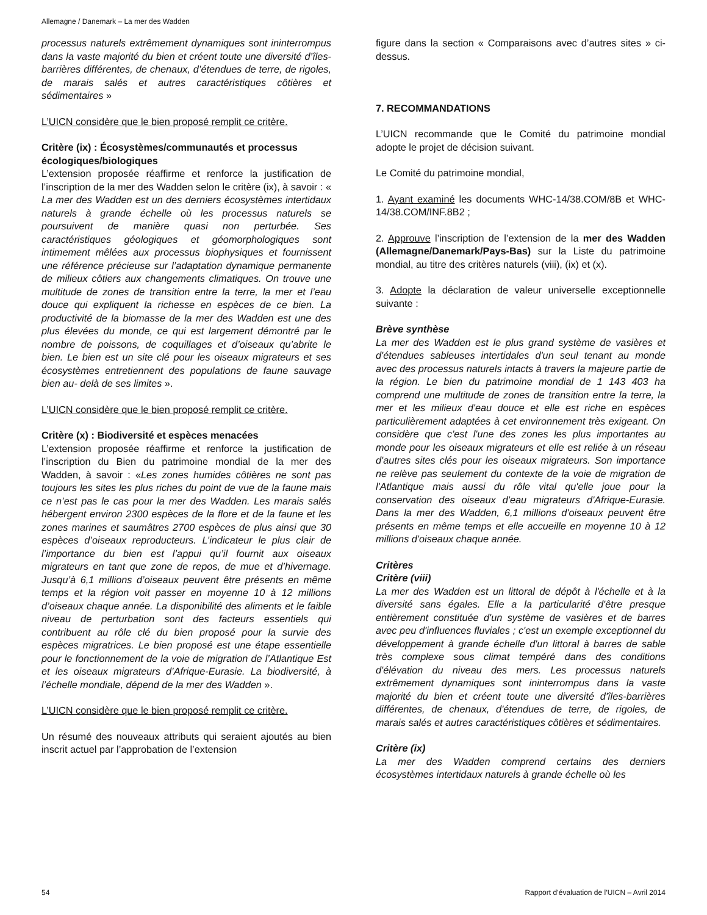Allemagne / Danemark – La mer des Wadden
processus naturels extrêmement dynamiques sont ininterrompus dans la vaste majorité du bien et créent toute une diversité d’îles-barrières différentes, de chenaux, d’étendues de terre, de rigoles, de marais salés et autres caractéristiques côtières et sédimentaires »
L’UICN considère que le bien proposé remplit ce critère.
Critère (ix) : Écosystèmes/communautés et processus écologiques/biologiques
L’extension proposée réaffirme et renforce la justification de l’inscription de la mer des Wadden selon le critère (ix), à savoir : « La mer des Wadden est un des derniers écosystèmes intertidaux naturels à grande échelle où les processus naturels se poursuivent de manière quasi non perturbée. Ses caractéristiques géologiques et géomorphologiques sont intimement mêlées aux processus biophysiques et fournissent une référence précieuse sur l’adaptation dynamique permanente de milieux côtiers aux changements climatiques. On trouve une multitude de zones de transition entre la terre, la mer et l’eau douce qui expliquent la richesse en espèces de ce bien. La productivité de la biomasse de la mer des Wadden est une des plus élevées du monde, ce qui est largement démontré par le nombre de poissons, de coquillages et d’oiseaux qu’abrite le bien. Le bien est un site clé pour les oiseaux migrateurs et ses écosystèmes entretiennent des populations de faune sauvage bien au- delà de ses limites ».
L’UICN considère que le bien proposé remplit ce critère.
Critère (x) : Biodiversité et espèces menacées
L’extension proposée réaffirme et renforce la justification de l’inscription du Bien du patrimoine mondial de la mer des Wadden, à savoir : «Les zones humides côtières ne sont pas toujours les sites les plus riches du point de vue de la faune mais ce n’est pas le cas pour la mer des Wadden. Les marais salés hébergent environ 2300 espèces de la flore et de la faune et les zones marines et saumâtres 2700 espèces de plus ainsi que 30 espèces d’oiseaux reproducteurs. L’indicateur le plus clair de l’importance du bien est l’appui qu’il fournit aux oiseaux migrateurs en tant que zone de repos, de mue et d’hivernage. Jusqu’à 6,1 millions d’oiseaux peuvent être présents en même temps et la région voit passer en moyenne 10 à 12 millions d’oiseaux chaque année. La disponibilité des aliments et le faible niveau de perturbation sont des facteurs essentiels qui contribuent au rôle clé du bien proposé pour la survie des espèces migratrices. Le bien proposé est une étape essentielle pour le fonctionnement de la voie de migration de l’Atlantique Est et les oiseaux migrateurs d’Afrique-Eurasie. La biodiversité, à l’échelle mondiale, dépend de la mer des Wadden ».
L’UICN considère que le bien proposé remplit ce critère.
Un résumé des nouveaux attributs qui seraient ajoutés au bien inscrit actuel par l’approbation de l’extension
figure dans la section « Comparaisons avec d’autres sites » ci-dessus.
7. RECOMMANDATIONS
L’UICN recommande que le Comité du patrimoine mondial adopte le projet de décision suivant.
Le Comité du patrimoine mondial,
1. Ayant examiné les documents WHC-14/38.COM/8B et WHC-14/38.COM/INF.8B2 ;
2. Approuve l’inscription de l’extension de la mer des Wadden (Allemagne/Danemark/Pays-Bas) sur la Liste du patrimoine mondial, au titre des critères naturels (viii), (ix) et (x).
3. Adopte la déclaration de valeur universelle exceptionnelle suivante :
Brève synthèse
La mer des Wadden est le plus grand système de vasières et d'étendues sableuses intertidales d'un seul tenant au monde avec des processus naturels intacts à travers la majeure partie de la région. Le bien du patrimoine mondial de 1 143 403 ha comprend une multitude de zones de transition entre la terre, la mer et les milieux d'eau douce et elle est riche en espèces particulièrement adaptées à cet environnement très exigeant. On considère que c'est l'une des zones les plus importantes au monde pour les oiseaux migrateurs et elle est reliée à un réseau d'autres sites clés pour les oiseaux migrateurs. Son importance ne relève pas seulement du contexte de la voie de migration de l'Atlantique mais aussi du rôle vital qu'elle joue pour la conservation des oiseaux d'eau migrateurs d'Afrique-Eurasie. Dans la mer des Wadden, 6,1 millions d'oiseaux peuvent être présents en même temps et elle accueille en moyenne 10 à 12 millions d'oiseaux chaque année.
Critères
Critère (viii)
La mer des Wadden est un littoral de dépôt à l'échelle et à la diversité sans égales. Elle a la particularité d'être presque entièrement constituée d'un système de vasières et de barres avec peu d'influences fluviales ; c'est un exemple exceptionnel du développement à grande échelle d'un littoral à barres de sable très complexe sous climat tempéré dans des conditions d'élévation du niveau des mers. Les processus naturels extrêmement dynamiques sont ininterrompus dans la vaste majorité du bien et créent toute une diversité d'îles-barrières différentes, de chenaux, d'étendues de terre, de rigoles, de marais salés et autres caractéristiques côtières et sédimentaires.
Critère (ix)
La mer des Wadden comprend certains des derniers écosystèmes intertidaux naturels à grande échelle où les
54 Rapport d’évaluation de l’UICN – Avril 2014